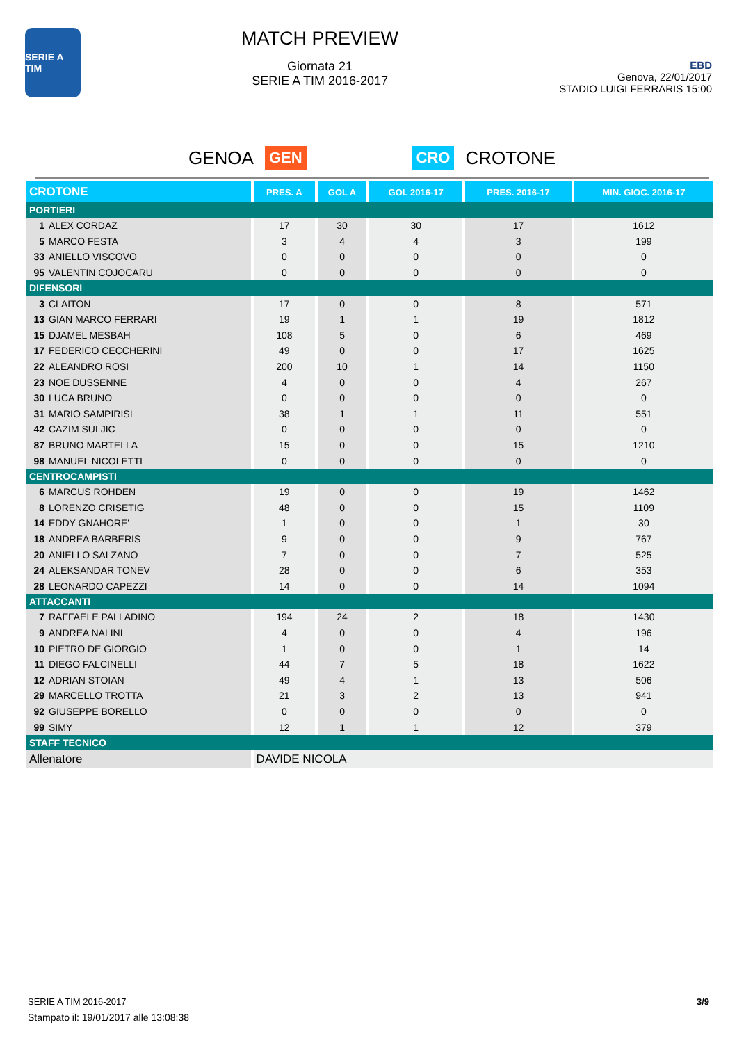SERIE A TIM
MATCH PREVIEW
Giornata 21
SERIE A TIM 2016-2017
EBD
Genova, 22/01/2017
STADIO LUIGI FERRARIS 15:00
GENOA GEN CRO CROTONE
| CROTONE | PRES. A | GOL A | GOL 2016-17 | PRES. 2016-17 | MIN. GIOC. 2016-17 |
| --- | --- | --- | --- | --- | --- |
| PORTIERI | | | | | |
| 1 ALEX CORDAZ | 17 | 30 | 30 | 17 | 1612 |
| 5 MARCO FESTA | 3 | 4 | 4 | 3 | 199 |
| 33 ANIELLO VISCOVO | 0 | 0 | 0 | 0 | 0 |
| 95 VALENTIN COJOCARU | 0 | 0 | 0 | 0 | 0 |
| DIFENSORI | | | | | |
| 3 CLAITON | 17 | 0 | 0 | 8 | 571 |
| 13 GIAN MARCO FERRARI | 19 | 1 | 1 | 19 | 1812 |
| 15 DJAMEL MESBAH | 108 | 5 | 0 | 6 | 469 |
| 17 FEDERICO CECCHERINI | 49 | 0 | 0 | 17 | 1625 |
| 22 ALEANDRO ROSI | 200 | 10 | 1 | 14 | 1150 |
| 23 NOE DUSSENNE | 4 | 0 | 0 | 4 | 267 |
| 30 LUCA BRUNO | 0 | 0 | 0 | 0 | 0 |
| 31 MARIO SAMPIRISI | 38 | 1 | 1 | 11 | 551 |
| 42 CAZIM SULJIC | 0 | 0 | 0 | 0 | 0 |
| 87 BRUNO MARTELLA | 15 | 0 | 0 | 15 | 1210 |
| 98 MANUEL NICOLETTI | 0 | 0 | 0 | 0 | 0 |
| CENTROCAMPISTI | | | | | |
| 6 MARCUS ROHDEN | 19 | 0 | 0 | 19 | 1462 |
| 8 LORENZO CRISETIG | 48 | 0 | 0 | 15 | 1109 |
| 14 EDDY GNAHORE' | 1 | 0 | 0 | 1 | 30 |
| 18 ANDREA BARBERIS | 9 | 0 | 0 | 9 | 767 |
| 20 ANIELLO SALZANO | 7 | 0 | 0 | 7 | 525 |
| 24 ALEKSANDAR TONEV | 28 | 0 | 0 | 6 | 353 |
| 28 LEONARDO CAPEZZI | 14 | 0 | 0 | 14 | 1094 |
| ATTACCANTI | | | | | |
| 7 RAFFAELE PALLADINO | 194 | 24 | 2 | 18 | 1430 |
| 9 ANDREA NALINI | 4 | 0 | 0 | 4 | 196 |
| 10 PIETRO DE GIORGIO | 1 | 0 | 0 | 1 | 14 |
| 11 DIEGO FALCINELLI | 44 | 7 | 5 | 18 | 1622 |
| 12 ADRIAN STOIAN | 49 | 4 | 1 | 13 | 506 |
| 29 MARCELLO TROTTA | 21 | 3 | 2 | 13 | 941 |
| 92 GIUSEPPE BORELLO | 0 | 0 | 0 | 0 | 0 |
| 99 SIMY | 12 | 1 | 1 | 12 | 379 |
| STAFF TECNICO | | | | | |
| Allenatore | DAVIDE NICOLA | | | | |
3/9 SERIE A TIM 2016-2017
Stampato il: 19/01/2017 alle 13:08:38